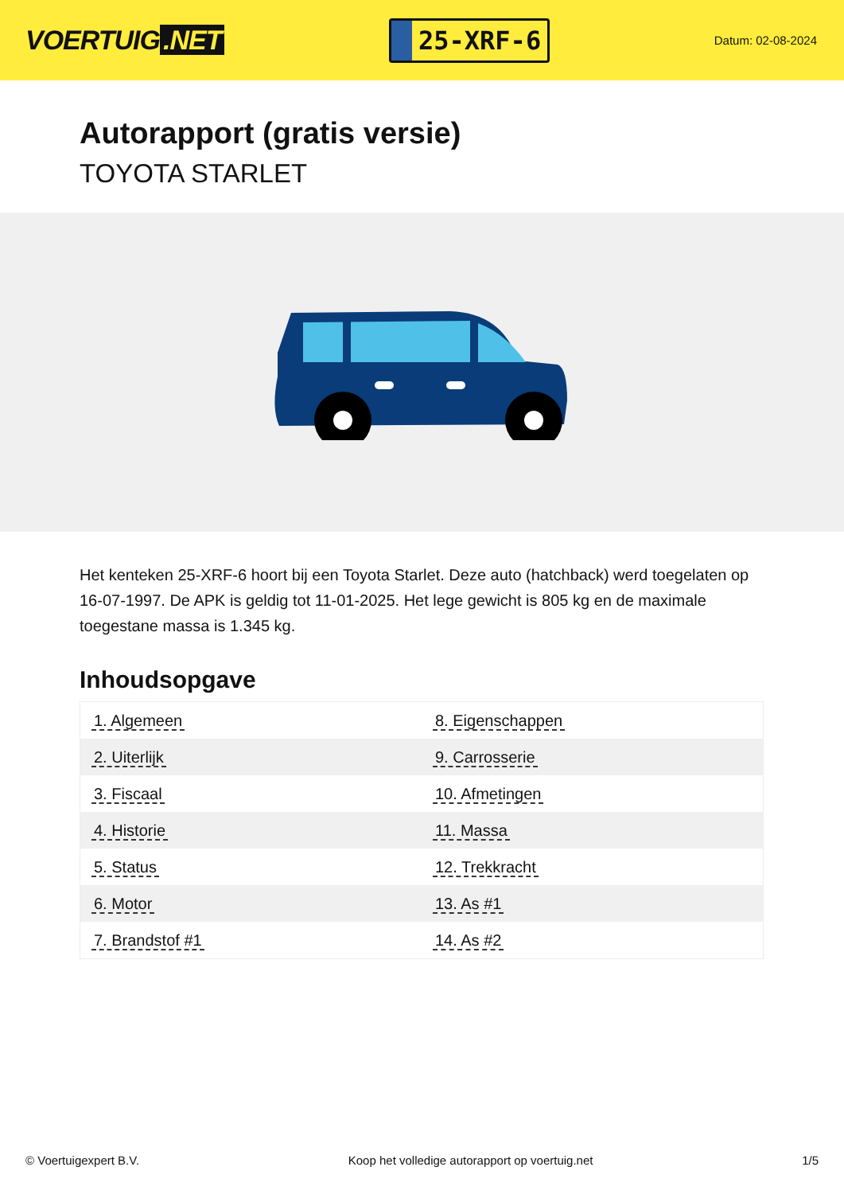VOERTUIG.NET
25-XRF-6
Datum: 02-08-2024
Autorapport (gratis versie)
TOYOTA STARLET
Het kenteken 25-XRF-6 hoort bij een Toyota Starlet. Deze auto (hatchback) werd toegelaten op 16-07-1997. De APK is geldig tot 11-01-2025. Het lege gewicht is 805 kg en de maximale toegestane massa is 1.345 kg.
Inhoudsopgave
| 1. Algemeen | 8. Eigenschappen |
| 2. Uiterlijk | 9. Carrosserie |
| 3. Fiscaal | 10. Afmetingen |
| 4. Historie | 11. Massa |
| 5. Status | 12. Trekkracht |
| 6. Motor | 13. As #1 |
| 7. Brandstof #1 | 14. As #2 |
© Voertuigexpert B.V. Koop het volledige autorapport op voertuig.net 1/5